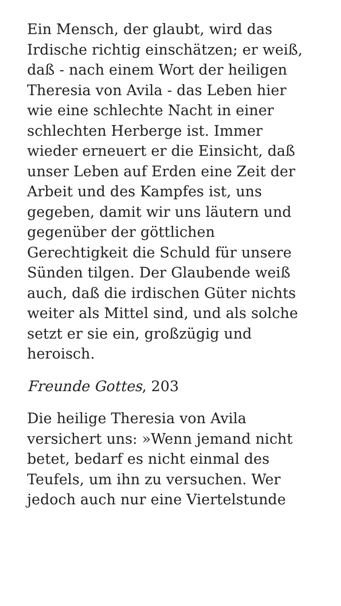Ein Mensch, der glaubt, wird das Irdische richtig einschätzen; er weiß, daß - nach einem Wort der heiligen Theresia von Avila - das Leben hier wie eine schlechte Nacht in einer schlechten Herberge ist. Immer wieder erneuert er die Einsicht, daß unser Leben auf Erden eine Zeit der Arbeit und des Kampfes ist, uns gegeben, damit wir uns läutern und gegenüber der göttlichen Gerechtigkeit die Schuld für unsere Sünden tilgen. Der Glaubende weiß auch, daß die irdischen Güter nichts weiter als Mittel sind, und als solche setzt er sie ein, großzügig und heroisch.
Freunde Gottes, 203
Die heilige Theresia von Avila versichert uns: »Wenn jemand nicht betet, bedarf es nicht einmal des Teufels, um ihn zu versuchen. Wer jedoch auch nur eine Viertelstunde